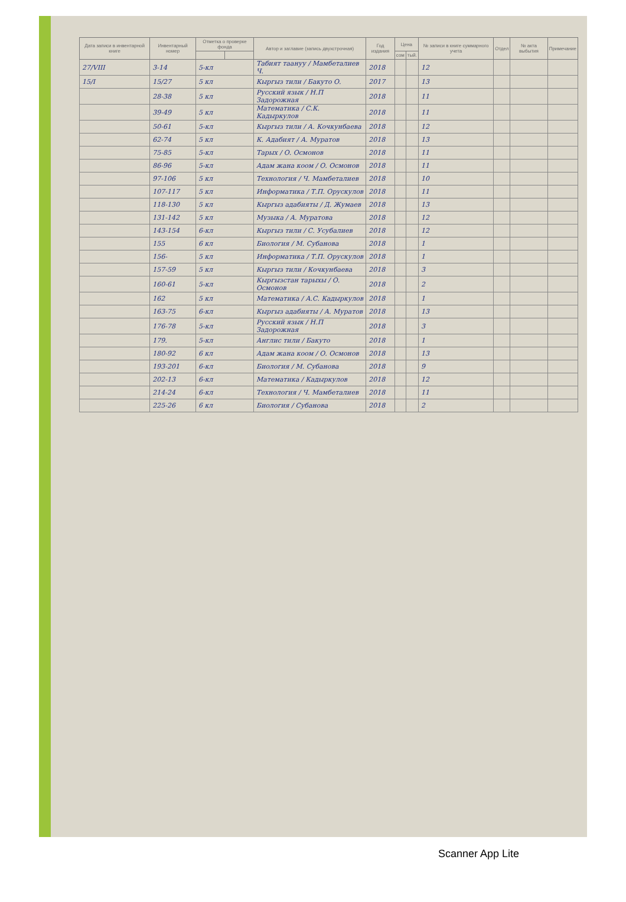| Дата записи в инвентарной книге | Инвентарный номер | Отметка о проверке фонда | | Автор и заглавие (запись двухстрочная) | Год издания | Цена | | № записи в книге суммарного учета | Отдел | № акта выбытия | Примечание |
| --- | --- | --- | --- | --- | --- | --- | --- | --- | --- | --- | --- |
| | | | | | | сом | тый. | | | | |
| 27/VIII | 3-14 | 5-кл | | Табият таануу / Мамбеталиев Ч. | 2018 | | | 12 | | | |
| 15/I | 15/27 | 5 кл | | Кыргыз тили / Бакуто О. | 2017 | | | 13 | | | |
| | 28-38 | 5 кл | | Русский язык / Н.П Задорожная | 2018 | | | 11 | | | |
| | 39-49 | 5 кл | | Математика / С.К. Кадыркулов | 2018 | | | 11 | | | |
| | 50-61 | 5-кл | | Кыргыз тили / А. Кочкунбаева | 2018 | | | 12 | | | |
| | 62-74 | 5 кл | | К. Адабият / А. Муратов | 2018 | | | 13 | | | |
| | 75-85 | 5-кл | | Тарых / О. Осмонов | 2018 | | | 11 | | | |
| | 86-96 | 5-кл | | Адам жана коом / О. Осмонов | 2018 | | | 11 | | | |
| | 97-106 | 5 кл | | Технология / Ч. Мамбеталиев | 2018 | | | 10 | | | |
| | 107-117 | 5 кл | | Информатика / Т.П. Орускулов | 2018 | | | 11 | | | |
| | 118-130 | 5 кл | | Кыргыз адабияты / Д. Жумаев | 2018 | | | 13 | | | |
| | 131-142 | 5 кл | | Музыка / А. Муратова | 2018 | | | 12 | | | |
| | 143-154 | 6-кл | | Кыргыз тили / С. Усубалиев | 2018 | | | 12 | | | |
| | 155 | 6 кл | | Биология / М. Субанова | 2018 | | | 1 | | | |
| | 156- | 5 кл | | Информатика / Т.П. Орускулов | 2018 | | | 1 | | | |
| | 157-59 | 5 кл | | Кыргыз тили / Кочкунбаева | 2018 | | | 3 | | | |
| | 160-61 | 5-кл | | Кыргызстан тарыхы / О. Осмонов | 2018 | | | 2 | | | |
| | 162 | 5 кл | | Математика / А.С. Кадыркулов | 2018 | | | 1 | | | |
| | 163-75 | 6-кл | | Кыргыз адабияты / А. Муратов | 2018 | | | 13 | | | |
| | 176-78 | 5-кл | | Русский язык / Н.П Задорожная | 2018 | | | 3 | | | |
| | 179. | 5-кл | | Англис тили / Бакуто | 2018 | | | 1 | | | |
| | 180-92 | 6 кл | | Адам жана коом / О. Осмонов | 2018 | | | 13 | | | |
| | 193-201 | 6-кл | | Биология / М. Субанова | 2018 | | | 9 | | | |
| | 202-13 | 6-кл | | Математика / Кадыркулов | 2018 | | | 12 | | | |
| | 214-24 | 6-кл | | Технология / Ч. Мамбеталиев | 2018 | | | 11 | | | |
| | 225-26 | 6 кл | | Биология / Субанова | 2018 | | | 2 | | | |
Scanner App Lite